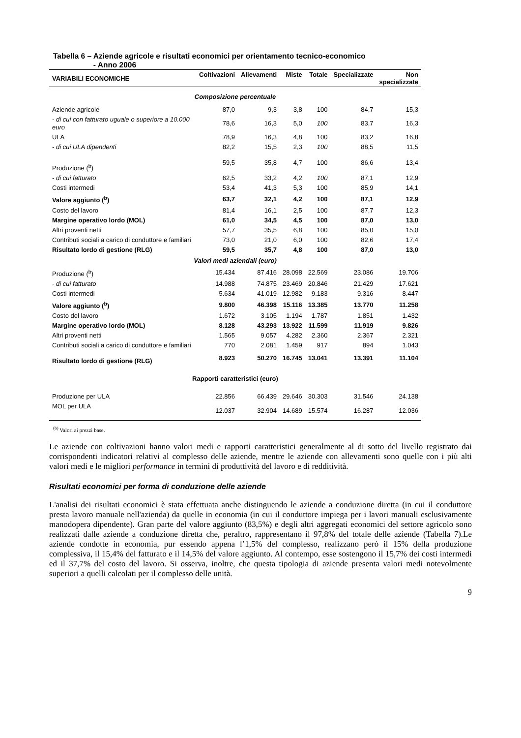Tabella 6 – Aziende agricole e risultati economici per orientamento tecnico-economico
- Anno 2006
| VARIABILI ECONOMICHE | Coltivazioni | Allevamenti | Miste | Totale | Specializzate | Non specializzate |
| --- | --- | --- | --- | --- | --- | --- |
| Composizione percentuale | | | | | | |
| Aziende agricole | 87,0 | 9,3 | 3,8 | 100 | 84,7 | 15,3 |
| - di cui con fatturato uguale o superiore a 10.000 euro | 78,6 | 16,3 | 5,0 | 100 | 83,7 | 16,3 |
| ULA | 78,9 | 16,3 | 4,8 | 100 | 83,2 | 16,8 |
| - di cui ULA dipendenti | 82,2 | 15,5 | 2,3 | 100 | 88,5 | 11,5 |
| Produzione (<sup>b</sup>) | 59,5 | 35,8 | 4,7 | 100 | 86,6 | 13,4 |
| - di cui fatturato | 62,5 | 33,2 | 4,2 | 100 | 87,1 | 12,9 |
| Costi intermedi | 53,4 | 41,3 | 5,3 | 100 | 85,9 | 14,1 |
| Valore aggiunto (<sup>b</sup>) | 63,7 | 32,1 | 4,2 | 100 | 87,1 | 12,9 |
| Costo del lavoro | 81,4 | 16,1 | 2,5 | 100 | 87,7 | 12,3 |
| Margine operativo lordo (MOL) | 61,0 | 34,5 | 4,5 | 100 | 87,0 | 13,0 |
| Altri proventi netti | 57,7 | 35,5 | 6,8 | 100 | 85,0 | 15,0 |
| Contributi sociali a carico di conduttore e familiari | 73,0 | 21,0 | 6,0 | 100 | 82,6 | 17,4 |
| Risultato lordo di gestione (RLG) | 59,5 | 35,7 | 4,8 | 100 | 87,0 | 13,0 |
| Valori medi aziendali (euro) | | | | | | |
| Produzione (<sup>b</sup>) | 15.434 | 87.416 | 28.098 | 22.569 | 23.086 | 19.706 |
| - di cui fatturato | 14.988 | 74.875 | 23.469 | 20.846 | 21.429 | 17.621 |
| Costi intermedi | 5.634 | 41.019 | 12.982 | 9.183 | 9.316 | 8.447 |
| Valore aggiunto (<sup>b</sup>) | 9.800 | 46.398 | 15.116 | 13.385 | 13.770 | 11.258 |
| Costo del lavoro | 1.672 | 3.105 | 1.194 | 1.787 | 1.851 | 1.432 |
| Margine operativo lordo (MOL) | 8.128 | 43.293 | 13.922 | 11.599 | 11.919 | 9.826 |
| Altri proventi netti | 1.565 | 9.057 | 4.282 | 2.360 | 2.367 | 2.321 |
| Contributi sociali a carico di conduttore e familiari | 770 | 2.081 | 1.459 | 917 | 894 | 1.043 |
| Risultato lordo di gestione (RLG) | 8.923 | 50.270 | 16.745 | 13.041 | 13.391 | 11.104 |
| Rapporti caratteristici (euro) | | | | | | |
| Produzione per ULA | 22.856 | 66.439 | 29.646 | 30.303 | 31.546 | 24.138 |
| MOL per ULA | 12.037 | 32.904 | 14.689 | 15.574 | 16.287 | 12.036 |
<sup>(b)</sup> Valori ai prezzi base.
Le aziende con coltivazioni hanno valori medi e rapporti caratteristici generalmente al di sotto del livello registrato dai corrispondenti indicatori relativi al complesso delle aziende, mentre le aziende con allevamenti sono quelle con i più alti valori medi e le migliori performance in termini di produttività del lavoro e di redditività.
Risultati economici per forma di conduzione delle aziende
L'analisi dei risultati economici è stata effettuata anche distinguendo le aziende a conduzione diretta (in cui il conduttore presta lavoro manuale nell'azienda) da quelle in economia (in cui il conduttore impiega per i lavori manuali esclusivamente manodopera dipendente). Gran parte del valore aggiunto (83,5%) e degli altri aggregati economici del settore agricolo sono realizzati dalle aziende a conduzione diretta che, peraltro, rappresentano il 97,8% del totale delle aziende (Tabella 7).Le aziende condotte in economia, pur essendo appena l’1,5% del complesso, realizzano però il 15% della produzione complessiva, il 15,4% del fatturato e il 14,5% del valore aggiunto. Al contempo, esse sostengono il 15,7% dei costi intermedi ed il 37,7% del costo del lavoro. Si osserva, inoltre, che questa tipologia di aziende presenta valori medi notevolmente superiori a quelli calcolati per il complesso delle unità.
9